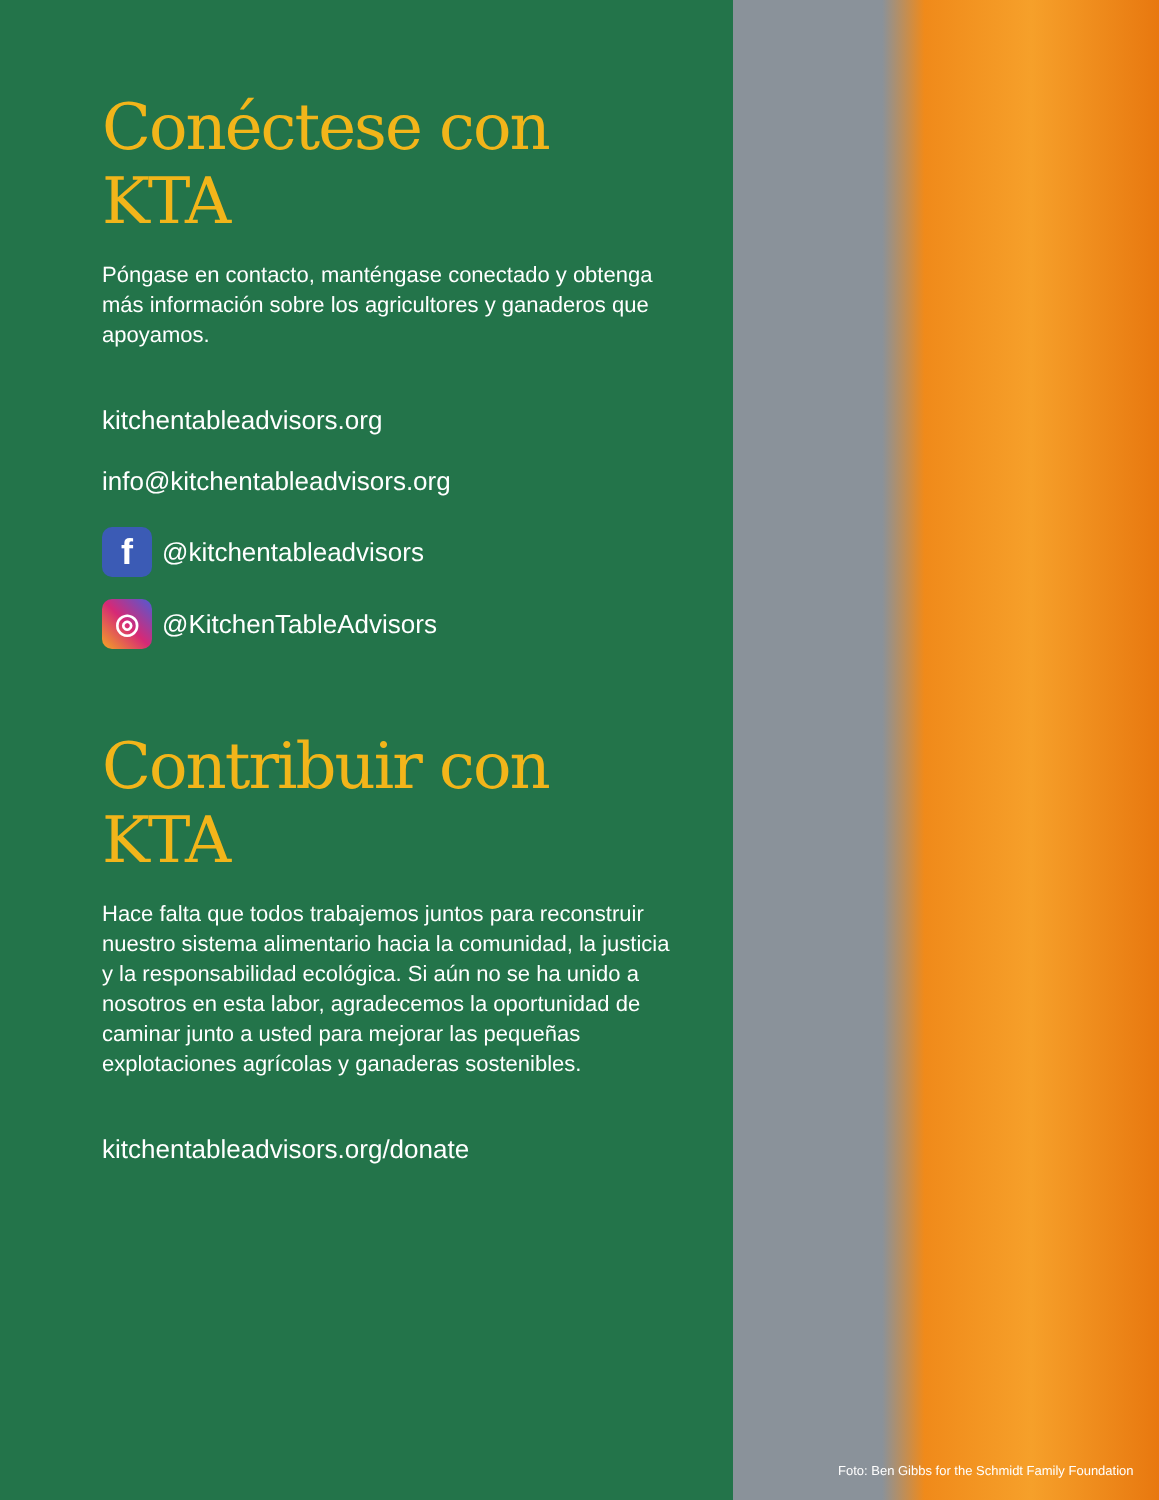Conéctese con KTA
Póngase en contacto, manténgase conectado y obtenga más información sobre los agricultores y ganaderos que apoyamos.
kitchentableadvisors.org
info@kitchentableadvisors.org
f
@kitchentableadvisors
◎
@KitchenTableAdvisors
Contribuir con KTA
Hace falta que todos trabajemos juntos para reconstruir nuestro sistema alimentario hacia la comunidad, la justicia y la responsabilidad ecológica. Si aún no se ha unido a nosotros en esta labor, agradecemos la oportunidad de caminar junto a usted para mejorar las pequeñas explotaciones agrícolas y ganaderas sostenibles.
kitchentableadvisors.org/donate
Foto: Ben Gibbs for the Schmidt Family Foundation